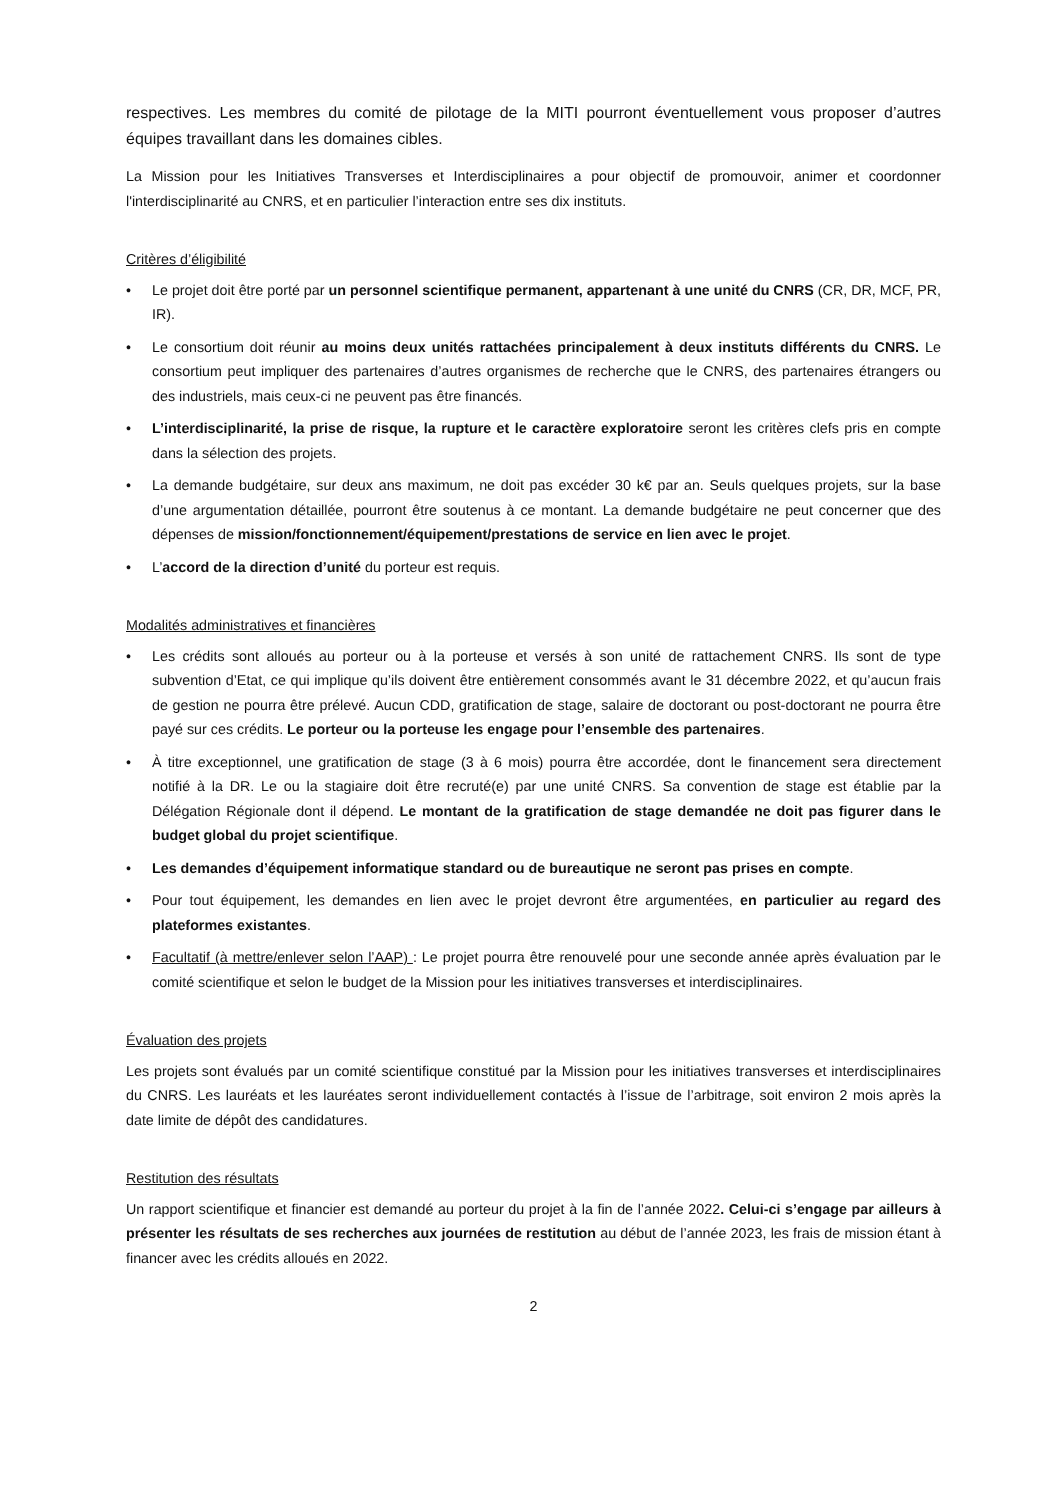respectives. Les membres du comité de pilotage de la MITI pourront éventuellement vous proposer d’autres équipes travaillant dans les domaines cibles.
La Mission pour les Initiatives Transverses et Interdisciplinaires a pour objectif de promouvoir, animer et coordonner l'interdisciplinarité au CNRS, et en particulier l’interaction entre ses dix instituts.
Critères d’éligibilité
• Le projet doit être porté par un personnel scientifique permanent, appartenant à une unité du CNRS (CR, DR, MCF, PR, IR).
• Le consortium doit réunir au moins deux unités rattachées principalement à deux instituts différents du CNRS. Le consortium peut impliquer des partenaires d’autres organismes de recherche que le CNRS, des partenaires étrangers ou des industriels, mais ceux-ci ne peuvent pas être financés.
• L’interdisciplinarité, la prise de risque, la rupture et le caractère exploratoire seront les critères clefs pris en compte dans la sélection des projets.
• La demande budgétaire, sur deux ans maximum, ne doit pas excéder 30 k€ par an. Seuls quelques projets, sur la base d’une argumentation détaillée, pourront être soutenus à ce montant. La demande budgétaire ne peut concerner que des dépenses de mission/fonctionnement/équipement/prestations de service en lien avec le projet.
• L’accord de la direction d’unité du porteur est requis.
Modalités administratives et financières
• Les crédits sont alloués au porteur ou à la porteuse et versés à son unité de rattachement CNRS. Ils sont de type subvention d’Etat, ce qui implique qu’ils doivent être entièrement consommés avant le 31 décembre 2022, et qu’aucun frais de gestion ne pourra être prélevé. Aucun CDD, gratification de stage, salaire de doctorant ou post-doctorant ne pourra être payé sur ces crédits. Le porteur ou la porteuse les engage pour l’ensemble des partenaires.
• À titre exceptionnel, une gratification de stage (3 à 6 mois) pourra être accordée, dont le financement sera directement notifié à la DR. Le ou la stagiaire doit être recruté(e) par une unité CNRS. Sa convention de stage est établie par la Délégation Régionale dont il dépend. Le montant de la gratification de stage demandée ne doit pas figurer dans le budget global du projet scientifique.
• Les demandes d’équipement informatique standard ou de bureautique ne seront pas prises en compte.
• Pour tout équipement, les demandes en lien avec le projet devront être argumentées, en particulier au regard des plateformes existantes.
• Facultatif (à mettre/enlever selon l’AAP) : Le projet pourra être renouvelé pour une seconde année après évaluation par le comité scientifique et selon le budget de la Mission pour les initiatives transverses et interdisciplinaires.
Évaluation des projets
Les projets sont évalués par un comité scientifique constitué par la Mission pour les initiatives transverses et interdisciplinaires du CNRS. Les lauréats et les lauréates seront individuellement contactés à l’issue de l’arbitrage, soit environ 2 mois après la date limite de dépôt des candidatures.
Restitution des résultats
Un rapport scientifique et financier est demandé au porteur du projet à la fin de l’année 2022. Celui-ci s’engage par ailleurs à présenter les résultats de ses recherches aux journées de restitution au début de l’année 2023, les frais de mission étant à financer avec les crédits alloués en 2022.
2